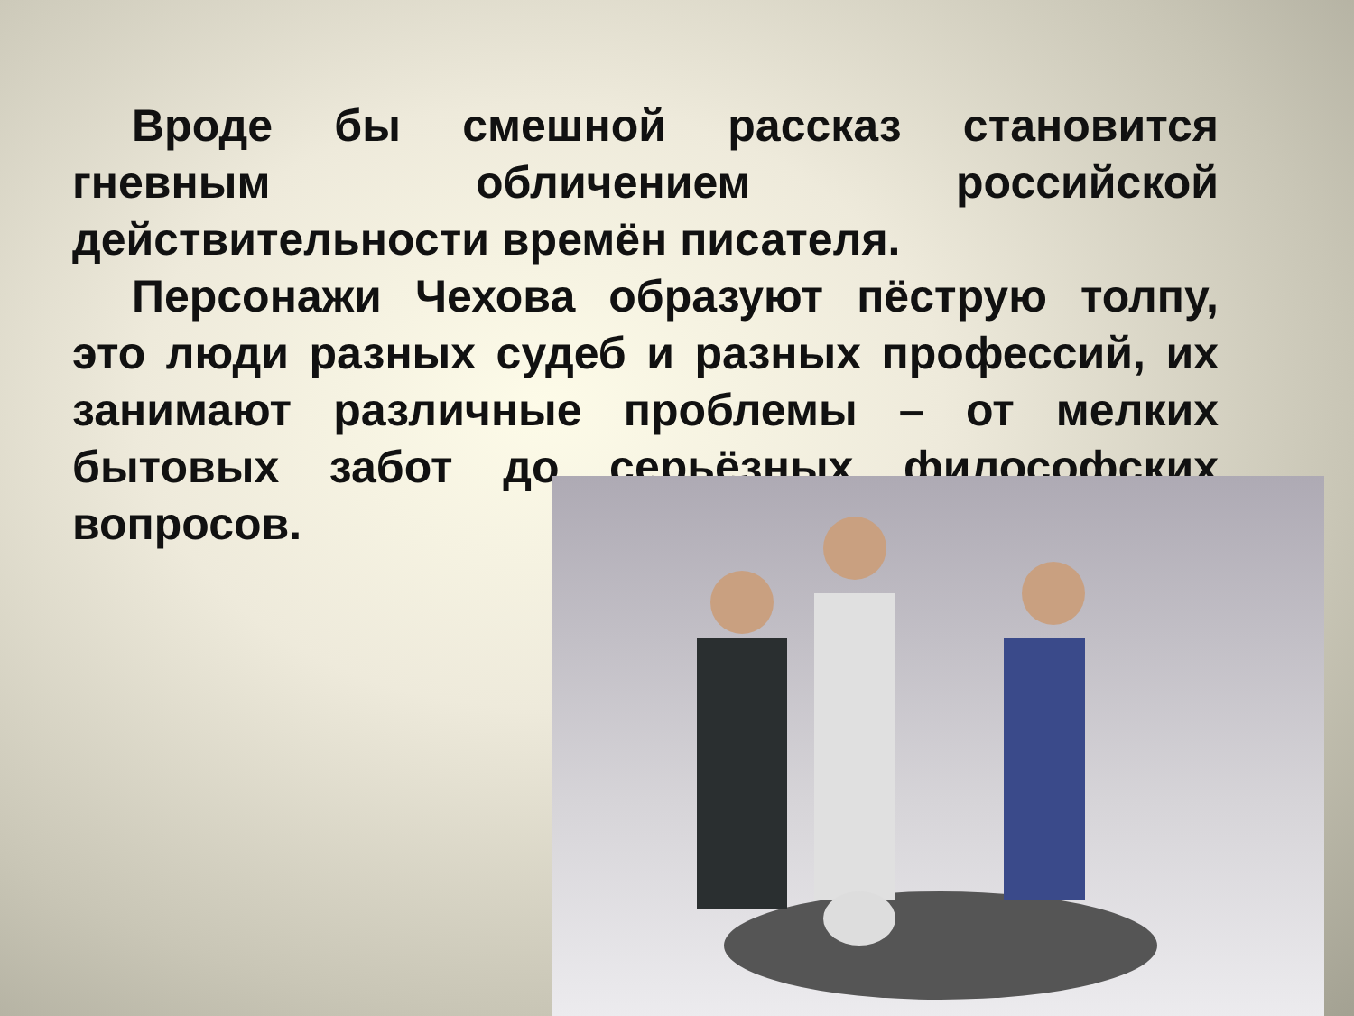Вроде бы смешной рассказ становится гневным обличением российской действительности времён писателя.
Персонажи Чехова образуют пёструю толпу, это люди разных судеб и разных профессий, их занимают различные проблемы – от мелких бытовых забот до серьёзных философских вопросов.